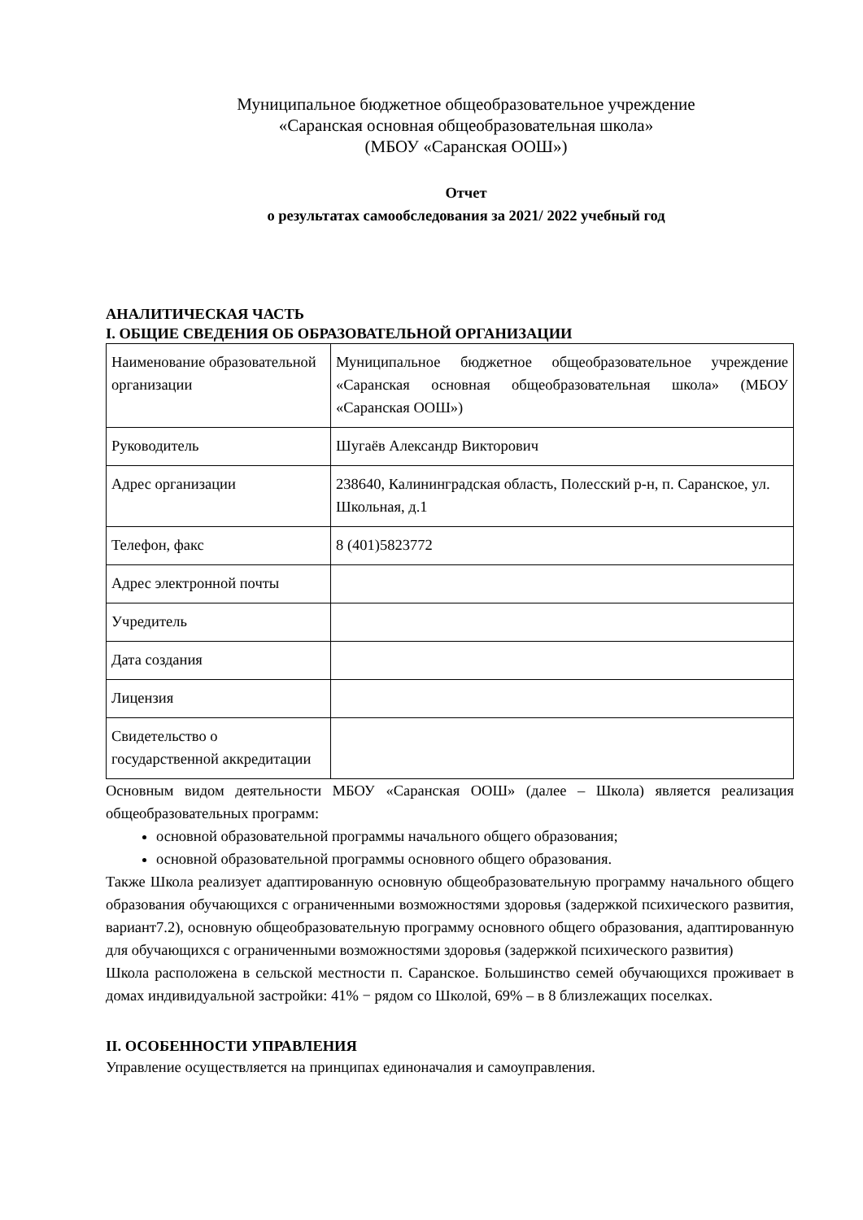Муниципальное бюджетное общеобразовательное учреждение
«Саранская основная общеобразовательная школа»
(МБОУ «Саранская ООШ»)
Отчет
о результатах самообследования за 2021/ 2022 учебный год
АНАЛИТИЧЕСКАЯ ЧАСТЬ
I. ОБЩИЕ СВЕДЕНИЯ ОБ ОБРАЗОВАТЕЛЬНОЙ ОРГАНИЗАЦИИ
| Наименование образовательной организации | Муниципальное бюджетное общеобразовательное учреждение «Саранская основная общеобразовательная школа» (МБОУ «Саранская ООШ») |
| Руководитель | Шугаёв Александр Викторович |
| Адрес организации | 238640, Калининградская область, Полесский р-н, п. Саранское, ул. Школьная, д.1 |
| Телефон, факс | 8 (401)5823772 |
| Адрес электронной почты | |
| Учредитель | |
| Дата создания | |
| Лицензия | |
| Свидетельство о государственной аккредитации | |
Основным видом деятельности МБОУ «Саранская ООШ» (далее – Школа) является реализация общеобразовательных программ:
основной образовательной программы начального общего образования;
основной образовательной программы основного общего образования.
Также Школа реализует адаптированную основную общеобразовательную программу начального общего образования обучающихся с ограниченными возможностями здоровья (задержкой психического развития, вариант7.2), основную общеобразовательную программу основного общего образования, адаптированную для обучающихся с ограниченными возможностями здоровья (задержкой психического развития)
Школа расположена в сельской местности п. Саранское. Большинство семей обучающихся проживает в домах индивидуальной застройки: 41% − рядом со Школой, 69% – в 8 близлежащих поселках.
II. ОСОБЕННОСТИ УПРАВЛЕНИЯ
Управление осуществляется на принципах единоначалия и самоуправления.